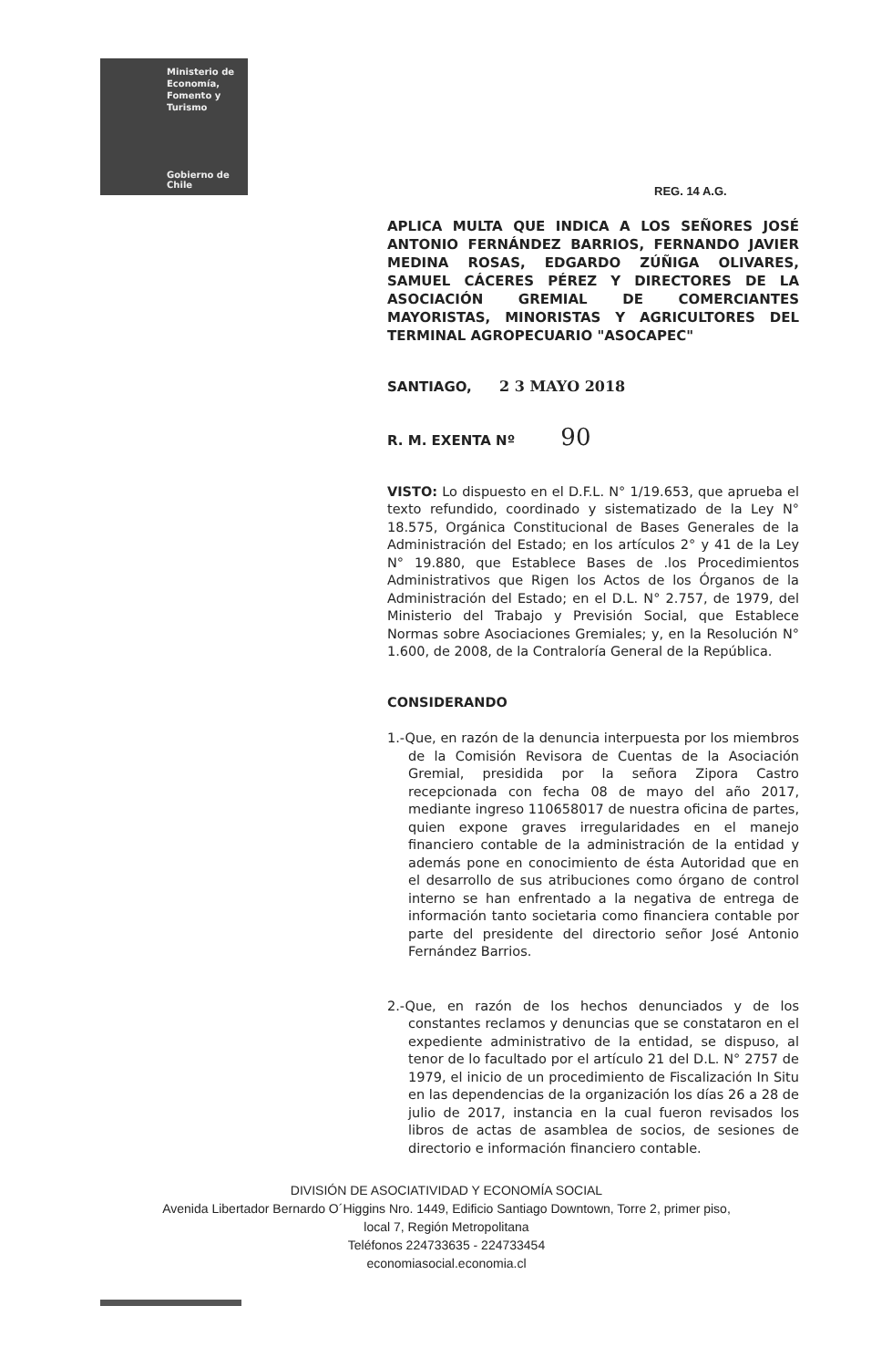Ministerio de
Economía,
Fomento y
Turismo
Gobierno de Chile
REG. 14 A.G.
APLICA MULTA QUE INDICA A LOS SEÑORES JOSÉ ANTONIO FERNÁNDEZ BARRIOS, FERNANDO JAVIER MEDINA ROSAS, EDGARDO ZÚÑIGA OLIVARES, SAMUEL CÁCERES PÉREZ Y DIRECTORES DE LA ASOCIACIÓN GREMIAL DE COMERCIANTES MAYORISTAS, MINORISTAS Y AGRICULTORES DEL TERMINAL AGROPECUARIO "ASOCAPEC"
SANTIAGO, 2 3 MAYO 2018
R. M. EXENTA Nº 90
VISTO: Lo dispuesto en el D.F.L. N° 1/19.653, que aprueba el texto refundido, coordinado y sistematizado de la Ley N° 18.575, Orgánica Constitucional de Bases Generales de la Administración del Estado; en los artículos 2° y 41 de la Ley N° 19.880, que Establece Bases de .los Procedimientos Administrativos que Rigen los Actos de los Órganos de la Administración del Estado; en el D.L. N° 2.757, de 1979, del Ministerio del Trabajo y Previsión Social, que Establece Normas sobre Asociaciones Gremiales; y, en la Resolución N° 1.600, de 2008, de la Contraloría General de la República.
CONSIDERANDO
1.-Que, en razón de la denuncia interpuesta por los miembros de la Comisión Revisora de Cuentas de la Asociación Gremial, presidida por la señora Zipora Castro recepcionada con fecha 08 de mayo del año 2017, mediante ingreso 110658017 de nuestra oficina de partes, quien expone graves irregularidades en el manejo financiero contable de la administración de la entidad y además pone en conocimiento de ésta Autoridad que en el desarrollo de sus atribuciones como órgano de control interno se han enfrentado a la negativa de entrega de información tanto societaria como financiera contable por parte del presidente del directorio señor José Antonio Fernández Barrios.
2.-Que, en razón de los hechos denunciados y de los constantes reclamos y denuncias que se constataron en el expediente administrativo de la entidad, se dispuso, al tenor de lo facultado por el artículo 21 del D.L. N° 2757 de 1979, el inicio de un procedimiento de Fiscalización In Situ en las dependencias de la organización los días 26 a 28 de julio de 2017, instancia en la cual fueron revisados los libros de actas de asamblea de socios, de sesiones de directorio e información financiero contable.
DIVISIÓN DE ASOCIATIVIDAD Y ECONOMÍA SOCIAL
Avenida Libertador Bernardo O´Higgins Nro. 1449, Edificio Santiago Downtown, Torre 2, primer piso,
local 7, Región Metropolitana
Teléfonos 224733635 - 224733454
economiasocial.economia.cl